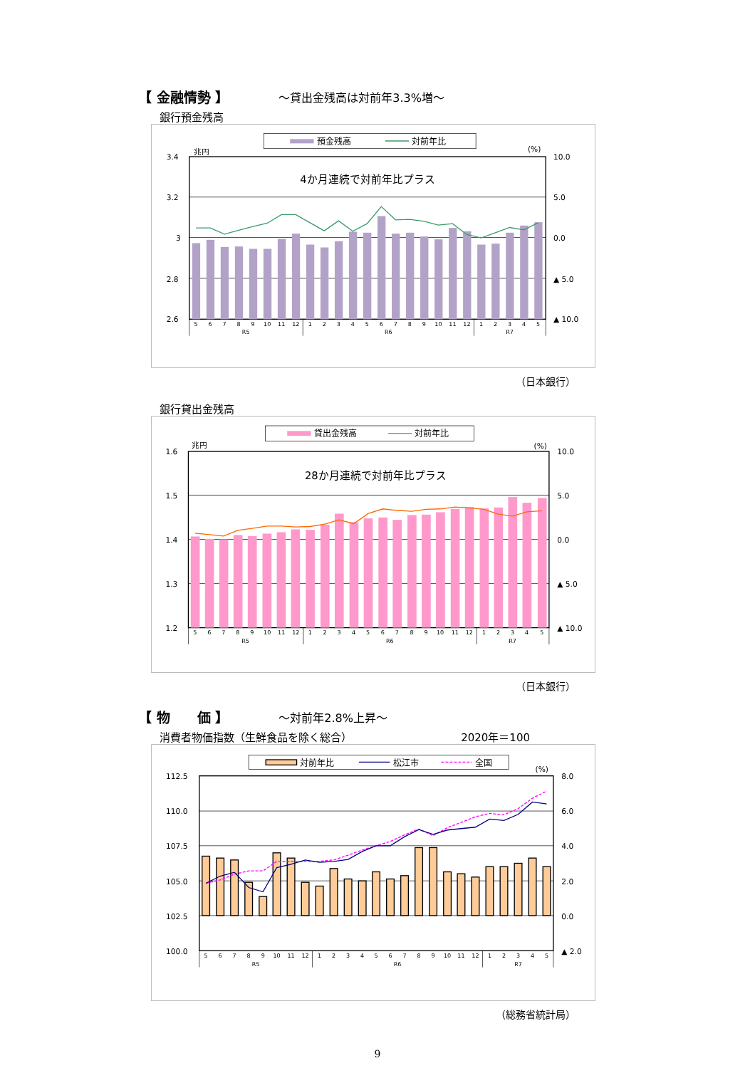【 金融情勢 】 ～貸出金残高は対前年3.3%増～
銀行預金残高
預金残高
対前年比
兆円
(%)
3.4
3.2
3
2.8
2.6
10.0
5.0
0.0
▲ 5.0
▲ 10.0
4か月連続で対前年比プラス
5
6
7
8
9
10
11
12
1
2
3
4
5
6
7
8
9
10
11
12
1
2
3
4
5
R5
R6
R7
（日本銀行）
銀行貸出金残高
貸出金残高
対前年比
兆円
(%)
1.6
1.5
1.4
1.3
1.2
10.0
5.0
0.0
▲ 5.0
▲ 10.0
28か月連続で対前年比プラス
5
6
7
8
9
10
11
12
1
2
3
4
5
6
7
8
9
10
11
12
1
2
3
4
5
R5
R6
R7
（日本銀行）
【 物　　価 】 ～対前年2.8%上昇～
消費者物価指数（生鮮食品を除く総合） 2020年＝100
対前年比
松江市
全国
(%)
112.5
110.0
107.5
105.0
102.5
100.0
8.0
6.0
4.0
2.0
0.0
▲ 2.0
5
6
7
8
9
10
11
12
1
2
3
4
5
6
7
8
9
10
11
12
1
2
3
4
5
R5
R6
R7
（総務省統計局）
9